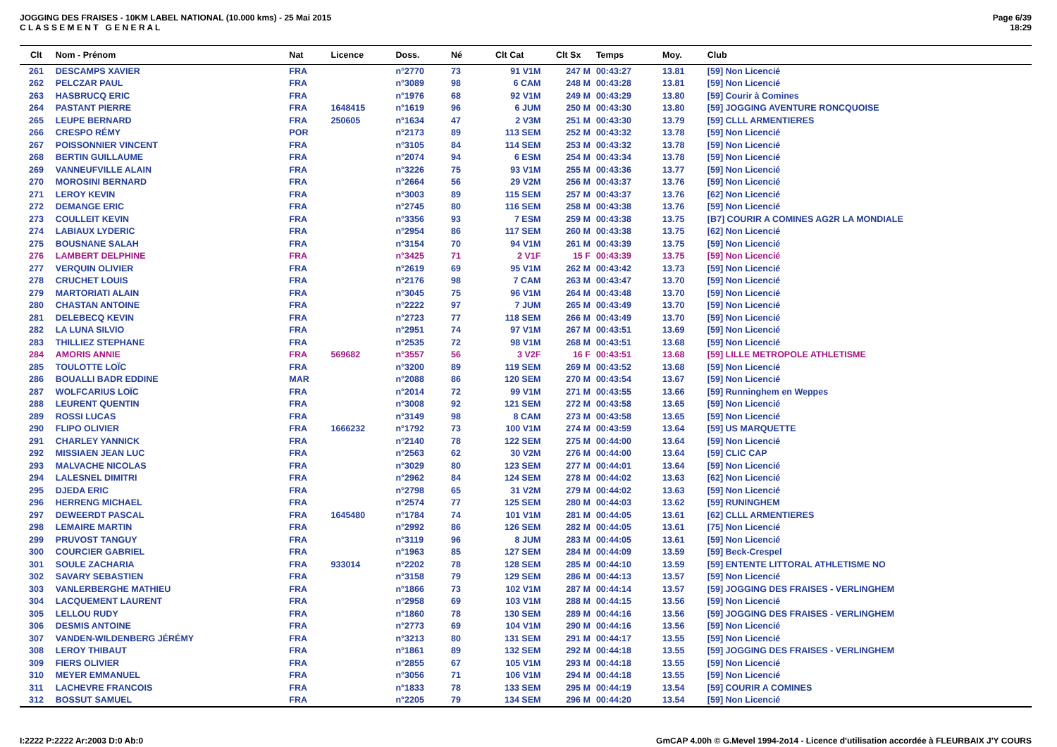JOGGING DES FRAISES - 10KM LABEL NATIONAL (10.000 kms) - 25 Mai 2015
C L A S S E M E N T G E N E R A L
Page 6/39
18:29
| Clt | Nom - Prénom | Nat | Licence | Doss. | Né | Clt Cat | Clt Sx | Temps | Moy. | Club |
| --- | --- | --- | --- | --- | --- | --- | --- | --- | --- | --- |
| 261 | DESCAMPS XAVIER | FRA | | n°2770 | 73 | 91 V1M | 247 M | 00:43:27 | 13.81 | [59] Non Licencié |
| 262 | PELCZAR PAUL | FRA | | n°3089 | 98 | 6 CAM | 248 M | 00:43:28 | 13.81 | [59] Non Licencié |
| 263 | HASBRUCQ ERIC | FRA | | n°1976 | 68 | 92 V1M | 249 M | 00:43:29 | 13.80 | [59] Courir à Comines |
| 264 | PASTANT PIERRE | FRA | 1648415 | n°1619 | 96 | 6 JUM | 250 M | 00:43:30 | 13.80 | [59] JOGGING AVENTURE RONCQUOISE |
| 265 | LEUPE BERNARD | FRA | 250605 | n°1634 | 47 | 2 V3M | 251 M | 00:43:30 | 13.79 | [59] CLLL ARMENTIERES |
| 266 | CRESPO RÉMY | POR | | n°2173 | 89 | 113 SEM | 252 M | 00:43:32 | 13.78 | [59] Non Licencié |
| 267 | POISSONNIER VINCENT | FRA | | n°3105 | 84 | 114 SEM | 253 M | 00:43:32 | 13.78 | [59] Non Licencié |
| 268 | BERTIN GUILLAUME | FRA | | n°2074 | 94 | 6 ESM | 254 M | 00:43:34 | 13.78 | [59] Non Licencié |
| 269 | VANNEUFVILLE ALAIN | FRA | | n°3226 | 75 | 93 V1M | 255 M | 00:43:36 | 13.77 | [59] Non Licencié |
| 270 | MOROSINI BERNARD | FRA | | n°2664 | 56 | 29 V2M | 256 M | 00:43:37 | 13.76 | [59] Non Licencié |
| 271 | LEROY KEVIN | FRA | | n°3003 | 89 | 115 SEM | 257 M | 00:43:37 | 13.76 | [62] Non Licencié |
| 272 | DEMANGE ERIC | FRA | | n°2745 | 80 | 116 SEM | 258 M | 00:43:38 | 13.76 | [59] Non Licencié |
| 273 | COULLEIT KEVIN | FRA | | n°3356 | 93 | 7 ESM | 259 M | 00:43:38 | 13.75 | [B7] COURIR A COMINES AG2R LA MONDIALE |
| 274 | LABIAUX LYDERIC | FRA | | n°2954 | 86 | 117 SEM | 260 M | 00:43:38 | 13.75 | [62] Non Licencié |
| 275 | BOUSNANE SALAH | FRA | | n°3154 | 70 | 94 V1M | 261 M | 00:43:39 | 13.75 | [59] Non Licencié |
| 276 | LAMBERT DELPHINE | FRA | | n°3425 | 71 | 2 V1F | 15 F | 00:43:39 | 13.75 | [59] Non Licencié |
| 277 | VERQUIN OLIVIER | FRA | | n°2619 | 69 | 95 V1M | 262 M | 00:43:42 | 13.73 | [59] Non Licencié |
| 278 | CRUCHET LOUIS | FRA | | n°2176 | 98 | 7 CAM | 263 M | 00:43:47 | 13.70 | [59] Non Licencié |
| 279 | MARTORIATI ALAIN | FRA | | n°3045 | 75 | 96 V1M | 264 M | 00:43:48 | 13.70 | [59] Non Licencié |
| 280 | CHASTAN ANTOINE | FRA | | n°2222 | 97 | 7 JUM | 265 M | 00:43:49 | 13.70 | [59] Non Licencié |
| 281 | DELEBECQ KEVIN | FRA | | n°2723 | 77 | 118 SEM | 266 M | 00:43:49 | 13.70 | [59] Non Licencié |
| 282 | LA LUNA SILVIO | FRA | | n°2951 | 74 | 97 V1M | 267 M | 00:43:51 | 13.69 | [59] Non Licencié |
| 283 | THILLIEZ STEPHANE | FRA | | n°2535 | 72 | 98 V1M | 268 M | 00:43:51 | 13.68 | [59] Non Licencié |
| 284 | AMORIS ANNIE | FRA | 569682 | n°3557 | 56 | 3 V2F | 16 F | 00:43:51 | 13.68 | [59] LILLE METROPOLE ATHLETISME |
| 285 | TOULOTTE LOÏC | FRA | | n°3200 | 89 | 119 SEM | 269 M | 00:43:52 | 13.68 | [59] Non Licencié |
| 286 | BOUALLI BADR EDDINE | MAR | | n°2088 | 86 | 120 SEM | 270 M | 00:43:54 | 13.67 | [59] Non Licencié |
| 287 | WOLFCARIUS LOÏC | FRA | | n°2014 | 72 | 99 V1M | 271 M | 00:43:55 | 13.66 | [59] Runninghem en Weppes |
| 288 | LEURENT QUENTIN | FRA | | n°3008 | 92 | 121 SEM | 272 M | 00:43:58 | 13.65 | [59] Non Licencié |
| 289 | ROSSI LUCAS | FRA | | n°3149 | 98 | 8 CAM | 273 M | 00:43:58 | 13.65 | [59] Non Licencié |
| 290 | FLIPO OLIVIER | FRA | 1666232 | n°1792 | 73 | 100 V1M | 274 M | 00:43:59 | 13.64 | [59] US MARQUETTE |
| 291 | CHARLEY YANNICK | FRA | | n°2140 | 78 | 122 SEM | 275 M | 00:44:00 | 13.64 | [59] Non Licencié |
| 292 | MISSIAEN JEAN LUC | FRA | | n°2563 | 62 | 30 V2M | 276 M | 00:44:00 | 13.64 | [59] CLIC CAP |
| 293 | MALVACHE NICOLAS | FRA | | n°3029 | 80 | 123 SEM | 277 M | 00:44:01 | 13.64 | [59] Non Licencié |
| 294 | LALESNEL DIMITRI | FRA | | n°2962 | 84 | 124 SEM | 278 M | 00:44:02 | 13.63 | [62] Non Licencié |
| 295 | DJEDA ERIC | FRA | | n°2798 | 65 | 31 V2M | 279 M | 00:44:02 | 13.63 | [59] Non Licencié |
| 296 | HERRENG MICHAEL | FRA | | n°2574 | 77 | 125 SEM | 280 M | 00:44:03 | 13.62 | [59] RUNINGHEM |
| 297 | DEWEERDT PASCAL | FRA | 1645480 | n°1784 | 74 | 101 V1M | 281 M | 00:44:05 | 13.61 | [62] CLLL ARMENTIERES |
| 298 | LEMAIRE MARTIN | FRA | | n°2992 | 86 | 126 SEM | 282 M | 00:44:05 | 13.61 | [75] Non Licencié |
| 299 | PRUVOST TANGUY | FRA | | n°3119 | 96 | 8 JUM | 283 M | 00:44:05 | 13.61 | [59] Non Licencié |
| 300 | COURCIER GABRIEL | FRA | | n°1963 | 85 | 127 SEM | 284 M | 00:44:09 | 13.59 | [59] Beck-Crespel |
| 301 | SOULE ZACHARIA | FRA | 933014 | n°2202 | 78 | 128 SEM | 285 M | 00:44:10 | 13.59 | [59] ENTENTE LITTORAL ATHLETISME NO |
| 302 | SAVARY SEBASTIEN | FRA | | n°3158 | 79 | 129 SEM | 286 M | 00:44:13 | 13.57 | [59] Non Licencié |
| 303 | VANLERBERGHE MATHIEU | FRA | | n°1866 | 73 | 102 V1M | 287 M | 00:44:14 | 13.57 | [59] JOGGING DES FRAISES - VERLINGHEM |
| 304 | LACQUEMENT LAURENT | FRA | | n°2958 | 69 | 103 V1M | 288 M | 00:44:15 | 13.56 | [59] Non Licencié |
| 305 | LELLOU RUDY | FRA | | n°1860 | 78 | 130 SEM | 289 M | 00:44:16 | 13.56 | [59] JOGGING DES FRAISES - VERLINGHEM |
| 306 | DESMIS ANTOINE | FRA | | n°2773 | 69 | 104 V1M | 290 M | 00:44:16 | 13.56 | [59] Non Licencié |
| 307 | VANDEN-WILDENBERG JÉRÉMY | FRA | | n°3213 | 80 | 131 SEM | 291 M | 00:44:17 | 13.55 | [59] Non Licencié |
| 308 | LEROY THIBAUT | FRA | | n°1861 | 89 | 132 SEM | 292 M | 00:44:18 | 13.55 | [59] JOGGING DES FRAISES - VERLINGHEM |
| 309 | FIERS OLIVIER | FRA | | n°2855 | 67 | 105 V1M | 293 M | 00:44:18 | 13.55 | [59] Non Licencié |
| 310 | MEYER EMMANUEL | FRA | | n°3056 | 71 | 106 V1M | 294 M | 00:44:18 | 13.55 | [59] Non Licencié |
| 311 | LACHEVRE FRANCOIS | FRA | | n°1833 | 78 | 133 SEM | 295 M | 00:44:19 | 13.54 | [59] COURIR A COMINES |
| 312 | BOSSUT SAMUEL | FRA | | n°2205 | 79 | 134 SEM | 296 M | 00:44:20 | 13.54 | [59] Non Licencié |
I:2222 P:2222 Ar:2003 D:0 Ab:0 GmCAP 4.00h © G.Mevel 1994-2o14 - Licence d'utilisation accordée à FLEURBAIX J'Y COURS